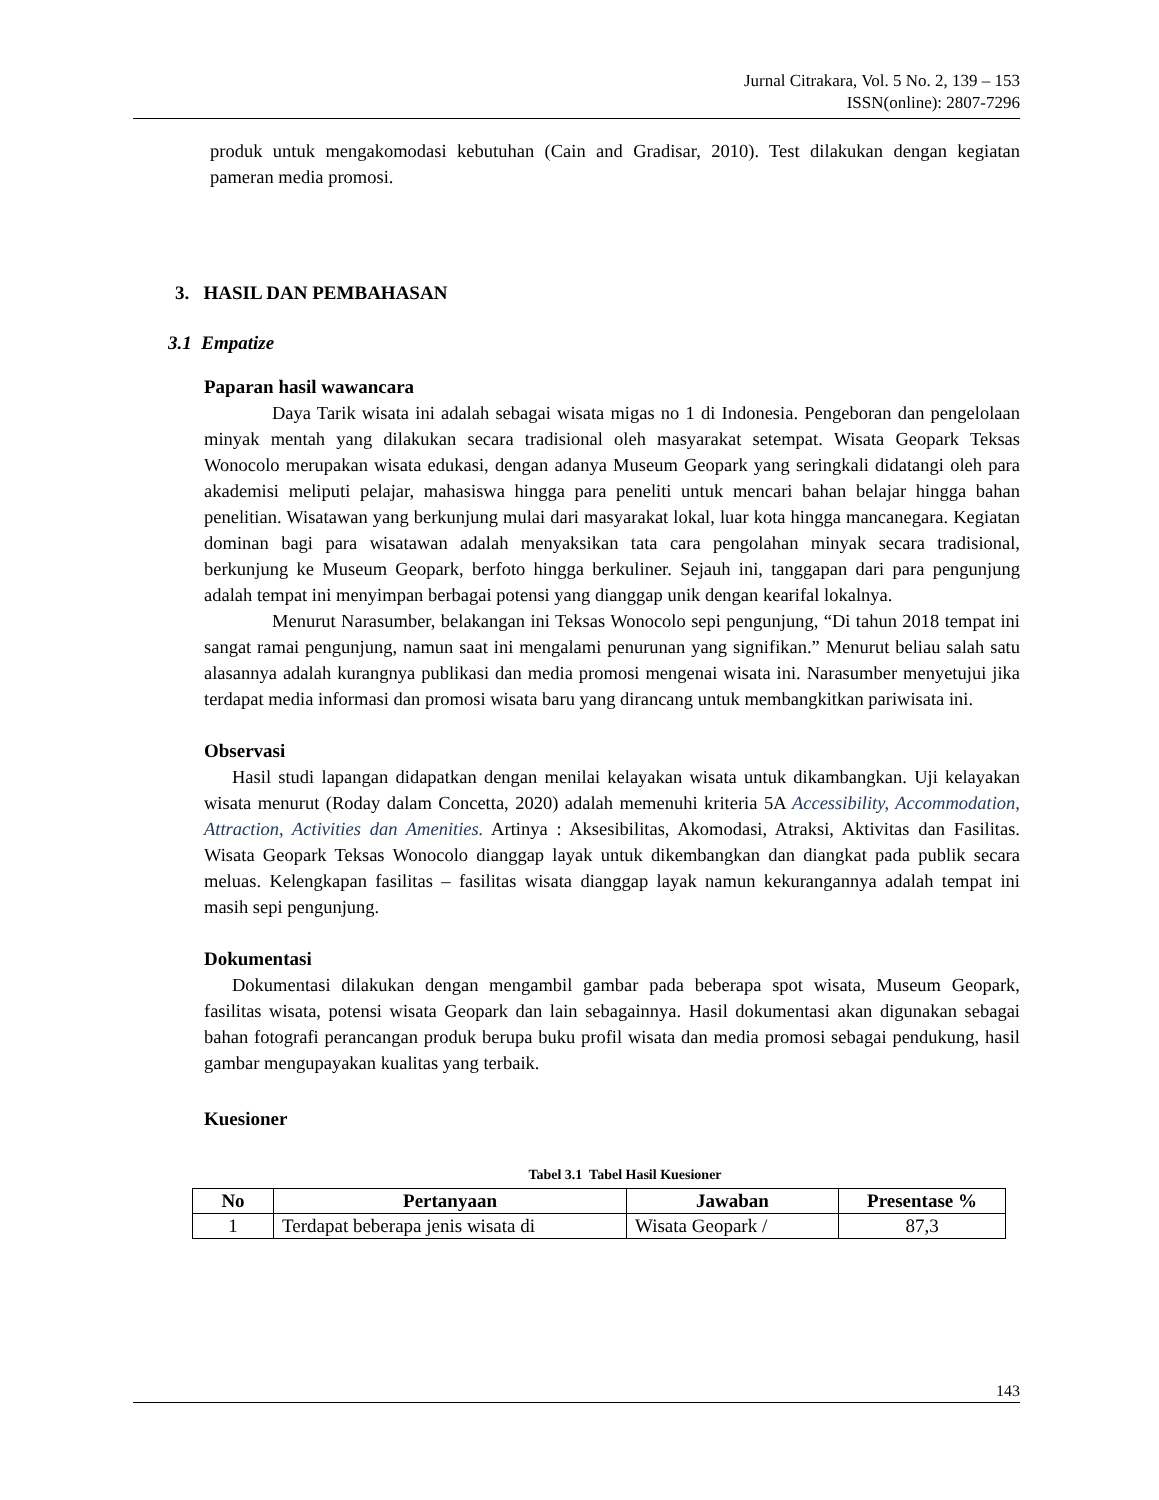Jurnal Citrakara, Vol. 5 No. 2, 139 – 153
ISSN(online): 2807-7296
produk untuk mengakomodasi kebutuhan (Cain and Gradisar, 2010). Test dilakukan dengan kegiatan pameran media promosi.
3. HASIL DAN PEMBAHASAN
3.1 Empatize
Paparan hasil wawancara
Daya Tarik wisata ini adalah sebagai wisata migas no 1 di Indonesia. Pengeboran dan pengelolaan minyak mentah yang dilakukan secara tradisional oleh masyarakat setempat. Wisata Geopark Teksas Wonocolo merupakan wisata edukasi, dengan adanya Museum Geopark yang seringkali didatangi oleh para akademisi meliputi pelajar, mahasiswa hingga para peneliti untuk mencari bahan belajar hingga bahan penelitian. Wisatawan yang berkunjung mulai dari masyarakat lokal, luar kota hingga mancanegara. Kegiatan dominan bagi para wisatawan adalah menyaksikan tata cara pengolahan minyak secara tradisional, berkunjung ke Museum Geopark, berfoto hingga berkuliner. Sejauh ini, tanggapan dari para pengunjung adalah tempat ini menyimpan berbagai potensi yang dianggap unik dengan kearifal lokalnya.
Menurut Narasumber, belakangan ini Teksas Wonocolo sepi pengunjung, “Di tahun 2018 tempat ini sangat ramai pengunjung, namun saat ini mengalami penurunan yang signifikan.” Menurut beliau salah satu alasannya adalah kurangnya publikasi dan media promosi mengenai wisata ini. Narasumber menyetujui jika terdapat media informasi dan promosi wisata baru yang dirancang untuk membangkitkan pariwisata ini.
Observasi
Hasil studi lapangan didapatkan dengan menilai kelayakan wisata untuk dikambangkan. Uji kelayakan wisata menurut (Roday dalam Concetta, 2020) adalah memenuhi kriteria 5A Accessibility, Accommodation, Attraction, Activities dan Amenities. Artinya : Aksesibilitas, Akomodasi, Atraksi, Aktivitas dan Fasilitas. Wisata Geopark Teksas Wonocolo dianggap layak untuk dikembangkan dan diangkat pada publik secara meluas. Kelengkapan fasilitas – fasilitas wisata dianggap layak namun kekurangannya adalah tempat ini masih sepi pengunjung.
Dokumentasi
Dokumentasi dilakukan dengan mengambil gambar pada beberapa spot wisata, Museum Geopark, fasilitas wisata, potensi wisata Geopark dan lain sebagainnya. Hasil dokumentasi akan digunakan sebagai bahan fotografi perancangan produk berupa buku profil wisata dan media promosi sebagai pendukung, hasil gambar mengupayakan kualitas yang terbaik.
Kuesioner
Tabel 3.1 Tabel Hasil Kuesioner
| No | Pertanyaan | Jawaban | Presentase % |
| --- | --- | --- | --- |
| 1 | Terdapat beberapa jenis wisata di | Wisata Geopark / | 87,3 |
143